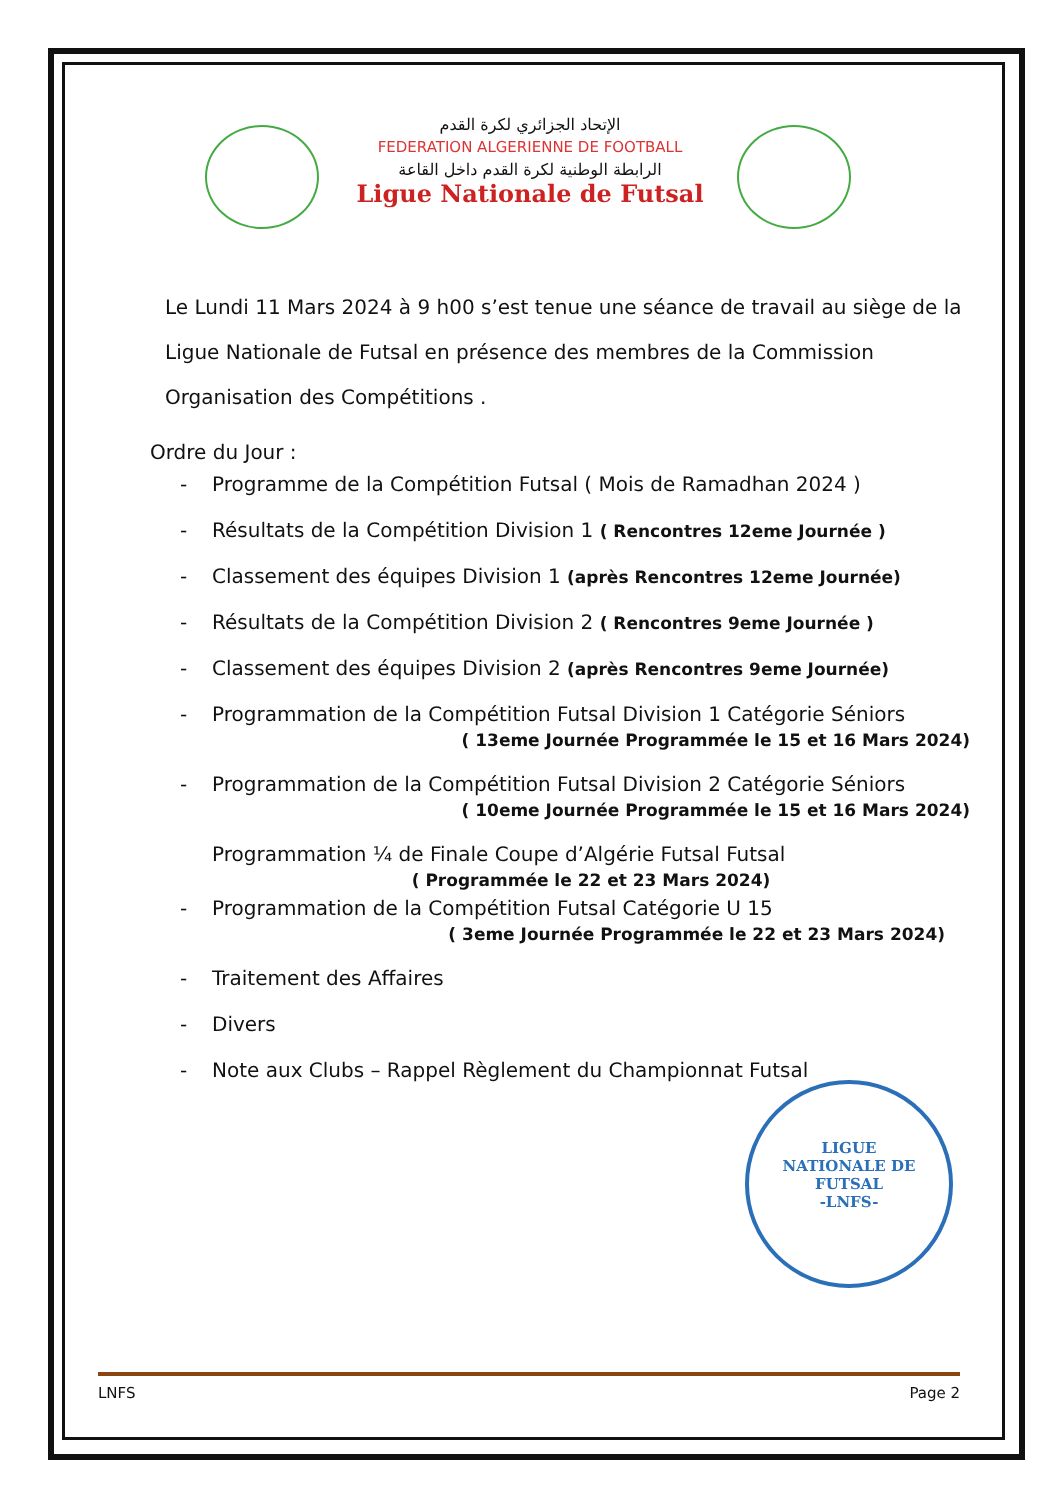الإتحاد الجزائري لكرة القدم
FEDERATION ALGERIENNE DE FOOTBALL
الرابطة الوطنية لكرة القدم داخل القاعة
Ligue Nationale de Futsal
Le Lundi 11 Mars 2024 à 9 h00 s’est tenue une séance de travail au siège de la Ligue Nationale de Futsal en présence des membres de la Commission Organisation des Compétitions .
Ordre du Jour :
- Programme de la Compétition Futsal ( Mois de Ramadhan 2024 )
- Résultats de la Compétition Division 1 ( Rencontres 12eme Journée )
- Classement des équipes Division 1 (après Rencontres 12eme Journée)
- Résultats de la Compétition Division 2 ( Rencontres 9eme Journée )
- Classement des équipes Division 2 (après Rencontres 9eme Journée)
- Programmation de la Compétition Futsal Division 1 Catégorie Séniors
( 13eme Journée Programmée le 15 et 16 Mars 2024)
- Programmation de la Compétition Futsal Division 2 Catégorie Séniors
( 10eme Journée Programmée le 15 et 16 Mars 2024)
Programmation ¼ de Finale Coupe d’Algérie Futsal Futsal
( Programmée le 22 et 23 Mars 2024)
- Programmation de la Compétition Futsal Catégorie U 15
( 3eme Journée Programmée le 22 et 23 Mars 2024)
- Traitement des Affaires
- Divers
- Note aux Clubs – Rappel Règlement du Championnat Futsal
LIGUE
NATIONALE DE
FUTSAL
-LNFS-
LNFS Page 2